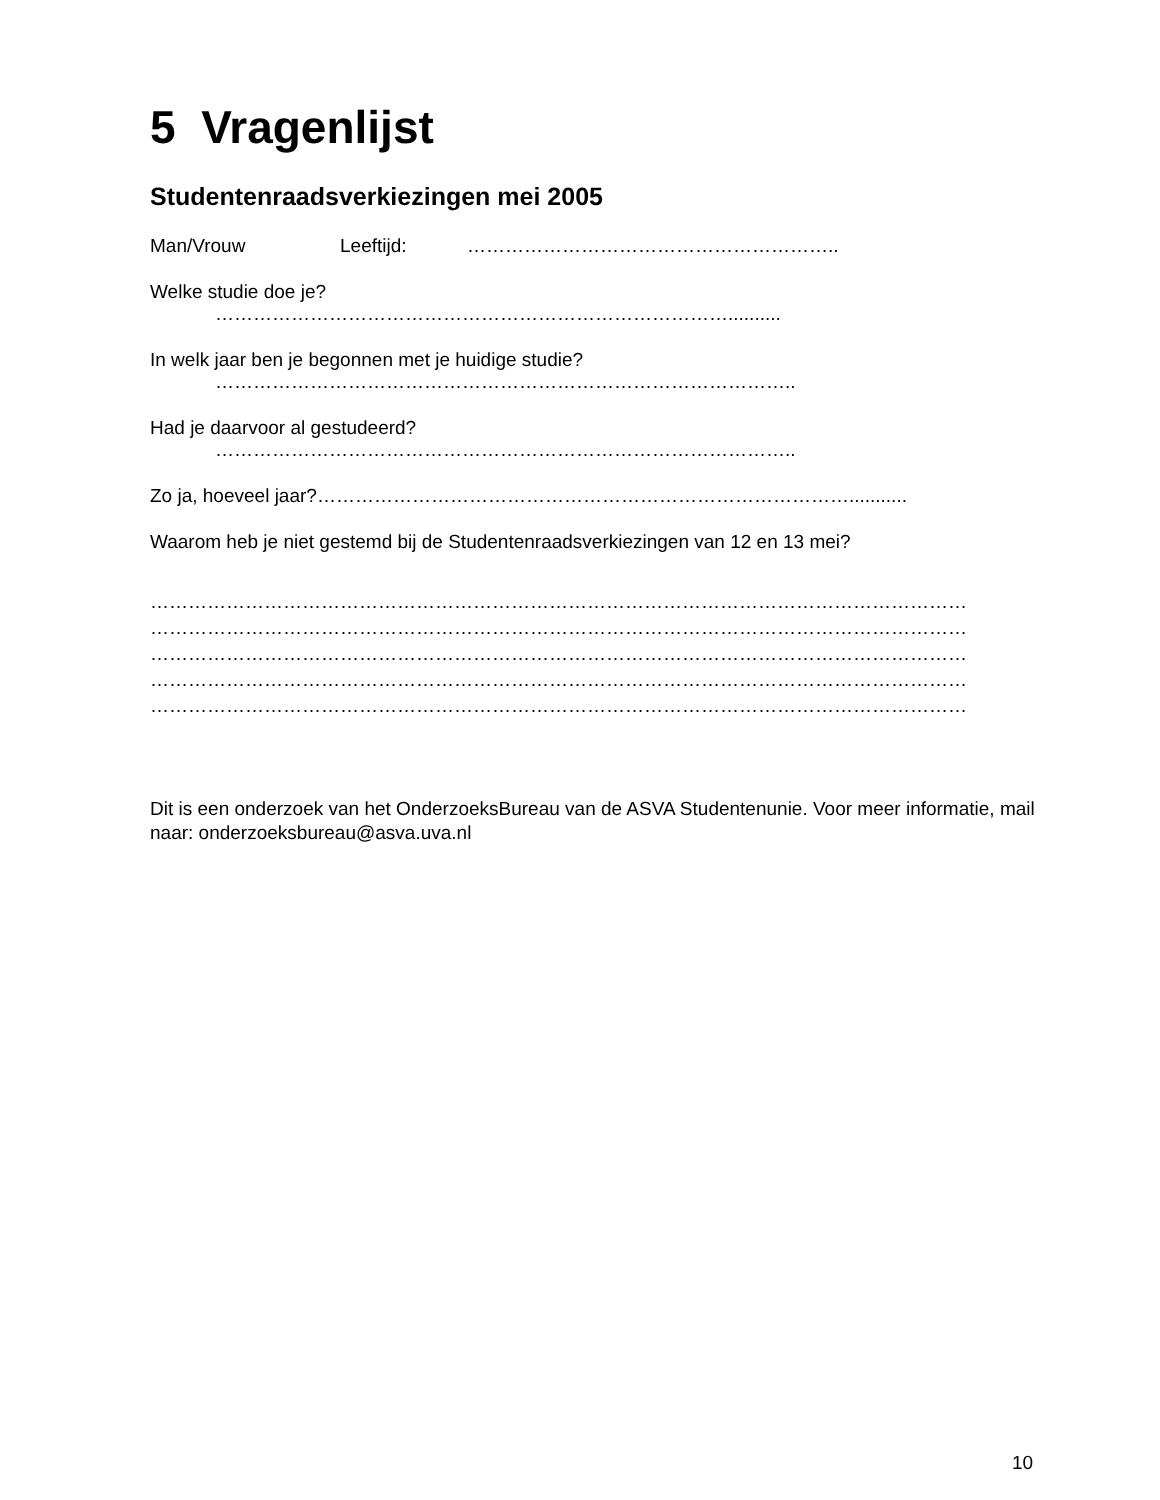5 Vragenlijst
Studentenraadsverkiezingen mei 2005
Man/Vrouw Leeftijd: …………………………………………………..
Welke studie doe je?
………………………………………………………………………..........
In welk jaar ben je begonnen met je huidige studie?
………………………………………………………………………………..
Had je daarvoor al gestudeerd?
………………………………………………………………………………..
Zo ja, hoeveel jaar?…………………………………………………………………………...........
Waarom heb je niet gestemd bij de Studentenraadsverkiezingen van 12 en 13 mei?
…………………………………………………………………………………………………………………
…………………………………………………………………………………………………………………
…………………………………………………………………………………………………………………
…………………………………………………………………………………………………………………
…………………………………………………………………………………………………………………
Dit is een onderzoek van het OnderzoeksBureau van de ASVA Studentenunie. Voor meer informatie, mail naar: onderzoeksbureau@asva.uva.nl
10